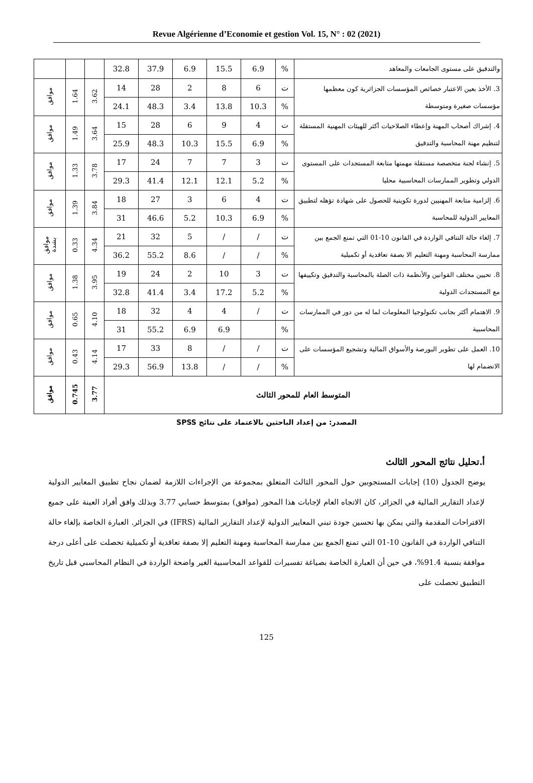Revue Algérienne d’Economie et gestion Vol. 15, N° : 02 (2021)
| والتدقيق على مستوى الجامعات والمعاهد | % | 6.9 | 15.5 | 6.9 | 37.9 | 32.8 | | | |
| 3. الأخذ بعين الاعتبار خصائص المؤسسات الجزائرية كون معظمها مؤسسات صغيرة ومتوسطة | ت | 6 | 8 | 2 | 28 | 14 | 3.62 | 1.64 | موافق |
| | % | 10.3 | 13.8 | 3.4 | 48.3 | 24.1 | | | |
| 4. إشراك أصحاب المهنة وإعطاء الصلاحيات أكثر للهيئات المهنية المستقلة لتنظيم مهنة المحاسبة والتدقيق | ت | 4 | 9 | 6 | 28 | 15 | 3.64 | 1.49 | موافق |
| | % | 6.9 | 15.5 | 10.3 | 48.3 | 25.9 | | | |
| 5. إنشاء لجنة متخصصة مستقلة مهمتها متابعة المستجدات على المستوى الدولي وتطوير الممارسات المحاسبية محليا | ت | 3 | 7 | 7 | 24 | 17 | 3.78 | 1.33 | موافق |
| | % | 5.2 | 12.1 | 12.1 | 41.4 | 29.3 | | | |
| 6. إلزامية متابعة المهنيين لدورة تكوينية للحصول على شهادة تؤهله لتطبيق المعايير الدولية للمحاسبة | ت | 4 | 6 | 3 | 27 | 18 | 3.84 | 1.39 | موافق |
| | % | 6.9 | 10.3 | 5.2 | 46.6 | 31 | | | |
| 7. إلغاء حالة التنافي الواردة في القانون 10-01 التي تمنع الجمع بين ممارسة المحاسبة ومهنة التعليم الا بصفة تعاقدية أو تكميلية | ت | / | / | 5 | 32 | 21 | 4.34 | 0.33 | موافق بشدة |
| | % | / | / | 8.6 | 55.2 | 36.2 | | | |
| 8. تحيين مختلف القوانين والأنظمة ذات الصلة بالمحاسبة والتدقيق وتكييفها مع المستجدات الدولية | ت | 3 | 10 | 2 | 24 | 19 | 3.95 | 1.38 | موافق |
| | % | 5.2 | 17.2 | 3.4 | 41.4 | 32.8 | | | |
| 9. الاهتمام أكثر بجانب تكنولوجيا المعلومات لما له من دور في الممارسات المحاسبية | ت | / | 4 | 4 | 32 | 18 | 4.10 | 0.65 | موافق |
| | % | | 6.9 | 6.9 | 55.2 | 31 | | | |
| 10. العمل على تطوير البورصة والأسواق المالية وتشجيع المؤسسات على الانضمام لها | ت | / | / | 8 | 33 | 17 | 4.14 | 0.43 | موافق |
| | % | / | / | 13.8 | 56.9 | 29.3 | | | |
| المتوسط العام للمحور الثالث | | | | | | | 3.77 | 0.745 | موافق |
المصدر: من إعداد الباحثين بالاعتماد على نتائج SPSS
أ.تحليل نتائج المحور الثالث
يوضح الجدول (10) إجابات المستجوبين حول المحور الثالث المتعلق بمجموعة من الإجراءات اللازمة لضمان نجاح تطبيق المعايير الدولية لإعداد التقارير المالية في الجزائر، كان الاتجاه العام لإجابات هذا المحور (موافق) بمتوسط حسابي 3.77 وبذلك وافق أفراد العينة على جميع الاقتراحات المقدمة والتي يمكن بها تحسين جودة تبني المعايير الدولية لإعداد التقارير المالية (IFRS) في الجزائر. العبارة الخاصة بإلغاء حالة التنافي الواردة في القانون 10-01 التي تمنع الجمع بين ممارسة المحاسبة ومهنة التعليم إلا بصفة تعاقدية أو تكميلية تحصلت على أعلى درجة موافقة بنسبة 91.4%، في حين أن العبارة الخاصة بصياغة تفسيرات للقواعد المحاسبية الغير واضحة الواردة في النظام المحاسبي قبل تاريخ التطبيق تحصلت على
125